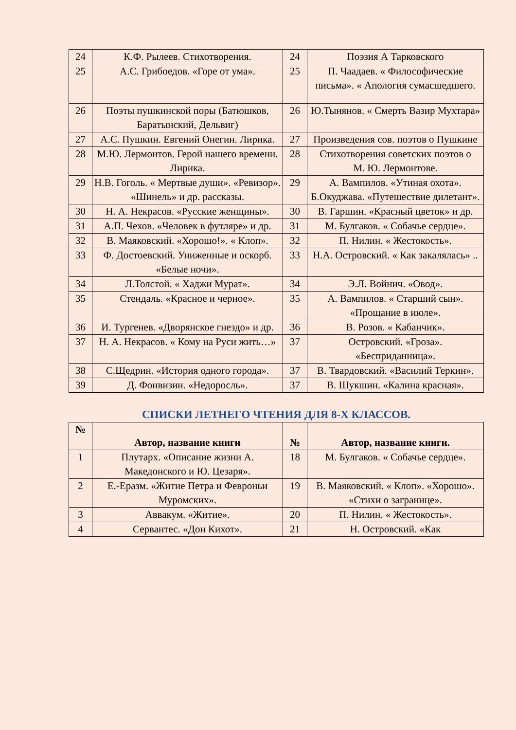| 24 | К.Ф. Рылеев. Стихотворения. | 24 | Поэзия А Тарковского |
| 25 | А.С. Грибоедов. «Горе от ума». | 25 | П. Чаадаев. « Философические письма». « Апология сумасшедшего. |
| 26 | Поэты пушкинской поры (Батюшков, Баратынский, Дельвиг) | 26 | Ю.Тынянов. « Смерть Вазир Мухтара» |
| 27 | А.С. Пушкин. Евгений Онегин. Лирика. | 27 | Произведения сов. поэтов о Пушкине |
| 28 | М.Ю. Лермонтов. Герой нашего времени. Лирика. | 28 | Стихотворения советских поэтов о М. Ю. Лермонтове. |
| 29 | Н.В. Гоголь. « Мертвые души». «Ревизор». «Шинель» и др. рассказы. | 29 | А. Вампилов. «Утиная охота». Б.Окуджава. «Путешествие дилетант». |
| 30 | Н. А. Некрасов. «Русские женщины». | 30 | В. Гаршин. «Красный цветок» и др. |
| 31 | А.П. Чехов. «Человек в футляре» и др. | 31 | М. Булгаков. « Собачье сердце». |
| 32 | В. Маяковский. «Хорошо!». « Клоп». | 32 | П. Нилин. « Жестокость». |
| 33 | Ф. Достоевский. Униженные и оскорб. «Белые ночи». | 33 | Н.А. Островский. « Как закалялась» .. |
| 34 | Л.Толстой. « Хаджи Мурат». | 34 | Э.Л. Войнич. «Овод». |
| 35 | Стендаль. «Красное и черное». | 35 | А. Вампилов. « Старший сын». «Прощание в июле». |
| 36 | И. Тургенев. «Дворянское гнездо» и др. | 36 | В. Розов. « Кабанчик». |
| 37 | Н. А. Некрасов. « Кому на Руси жить…» | 37 | Островский. «Гроза». «Бесприданница». |
| 38 | С.Щедрин. «История одного города». | 37 | В. Твардовский. «Василий Теркин». |
| 39 | Д. Фонвизин. «Недоросль». | 37 | В. Шукшин. «Калина красная». |
СПИСКИ ЛЕТНЕГО ЧТЕНИЯ ДЛЯ 8-Х КЛАССОВ.
| № | Автор, название книги | № | Автор, название книги. |
| --- | --- | --- | --- |
| 1 | Плутарх. «Описание жизни А. Македонского и Ю. Цезаря». | 18 | М. Булгаков. « Собачье сердце». |
| 2 | Е.-Еразм. «Житие Петра и Февроньи Муромских». | 19 | В. Маяковский. « Клоп». «Хорошо». «Стихи о загранице». |
| 3 | Аввакум. «Житие». | 20 | П. Нилин. « Жестокость». |
| 4 | Сервантес. «Дон Кихот». | 21 | Н. Островский. «Как |